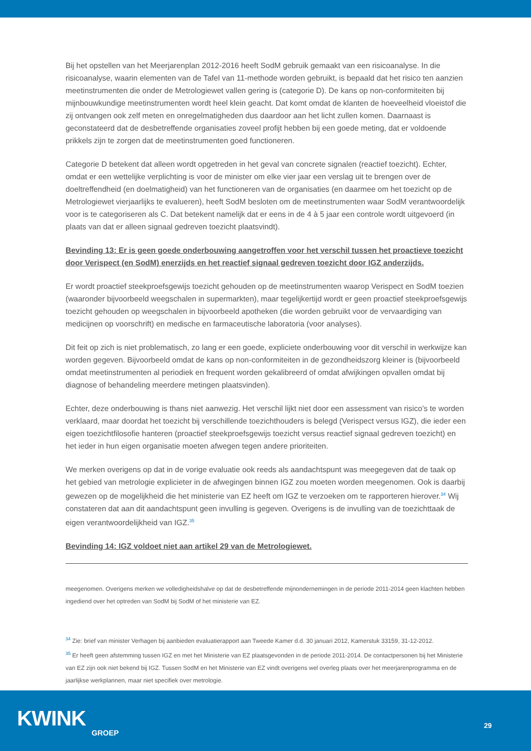Bij het opstellen van het Meerjarenplan 2012-2016 heeft SodM gebruik gemaakt van een risicoanalyse. In die risicoanalyse, waarin elementen van de Tafel van 11-methode worden gebruikt, is bepaald dat het risico ten aanzien meetinstrumenten die onder de Metrologiewet vallen gering is (categorie D). De kans op non-conformiteiten bij mijnbouwkundige meetinstrumenten wordt heel klein geacht. Dat komt omdat de klanten de hoeveelheid vloeistof die zij ontvangen ook zelf meten en onregelmatigheden dus daardoor aan het licht zullen komen. Daarnaast is geconstateerd dat de desbetreffende organisaties zoveel profijt hebben bij een goede meting, dat er voldoende prikkels zijn te zorgen dat de meetinstrumenten goed functioneren.
Categorie D betekent dat alleen wordt opgetreden in het geval van concrete signalen (reactief toezicht). Echter, omdat er een wettelijke verplichting is voor de minister om elke vier jaar een verslag uit te brengen over de doeltreffendheid (en doelmatigheid) van het functioneren van de organisaties (en daarmee om het toezicht op de Metrologiewet vierjaarlijks te evalueren), heeft SodM besloten om de meetinstrumenten waar SodM verantwoordelijk voor is te categoriseren als C. Dat betekent namelijk dat er eens in de 4 à 5 jaar een controle wordt uitgevoerd (in plaats van dat er alleen signaal gedreven toezicht plaatsvindt).
Bevinding 13: Er is geen goede onderbouwing aangetroffen voor het verschil tussen het proactieve toezicht door Verispect (en SodM) enerzijds en het reactief signaal gedreven toezicht door IGZ anderzijds.
Er wordt proactief steekproefsgewijs toezicht gehouden op de meetinstrumenten waarop Verispect en SodM toezien (waaronder bijvoorbeeld weegschalen in supermarkten), maar tegelijkertijd wordt er geen proactief steekproefsgewijs toezicht gehouden op weegschalen in bijvoorbeeld apotheken (die worden gebruikt voor de vervaardiging van medicijnen op voorschrift) en medische en farmaceutische laboratoria (voor analyses).
Dit feit op zich is niet problematisch, zo lang er een goede, expliciete onderbouwing voor dit verschil in werkwijze kan worden gegeven. Bijvoorbeeld omdat de kans op non-conformiteiten in de gezondheidszorg kleiner is (bijvoorbeeld omdat meetinstrumenten al periodiek en frequent worden gekalibreerd of omdat afwijkingen opvallen omdat bij diagnose of behandeling meerdere metingen plaatsvinden).
Echter, deze onderbouwing is thans niet aanwezig. Het verschil lijkt niet door een assessment van risico’s te worden verklaard, maar doordat het toezicht bij verschillende toezichthouders is belegd (Verispect versus IGZ), die ieder een eigen toezichtfilosofie hanteren (proactief steekproefsgewijs toezicht versus reactief signaal gedreven toezicht) en het ieder in hun eigen organisatie moeten afwegen tegen andere prioriteiten.
We merken overigens op dat in de vorige evaluatie ook reeds als aandachtspunt was meegegeven dat de taak op het gebied van metrologie explicieter in de afwegingen binnen IGZ zou moeten worden meegenomen. Ook is daarbij gewezen op de mogelijkheid die het ministerie van EZ heeft om IGZ te verzoeken om te rapporteren hierover.<sup>34</sup> Wij constateren dat aan dit aandachtspunt geen invulling is gegeven. Overigens is de invulling van de toezichttaak de eigen verantwoordelijkheid van IGZ.<sup>35</sup>
Bevinding 14: IGZ voldoet niet aan artikel 29 van de Metrologiewet.
meegenomen. Overigens merken we volledigheidshalve op dat de desbetreffende mijnondernemingen in de periode 2011-2014 geen klachten hebben ingediend over het optreden van SodM bij SodM of het ministerie van EZ.
<sup>34</sup> Zie: brief van minister Verhagen bij aanbieden evaluatierapport aan Tweede Kamer d.d. 30 januari 2012, Kamerstuk 33159, 31-12-2012.
<sup>35</sup> Er heeft geen afstemming tussen IGZ en met het Ministerie van EZ plaatsgevonden in de periode 2011-2014. De contactpersonen bij het Ministerie van EZ zijn ook niet bekend bij IGZ. Tussen SodM en het Ministerie van EZ vindt overigens wel overleg plaats over het meerjarenprogramma en de jaarlijkse werkplannen, maar niet specifiek over metrologie.
KWINK
GROEP
29